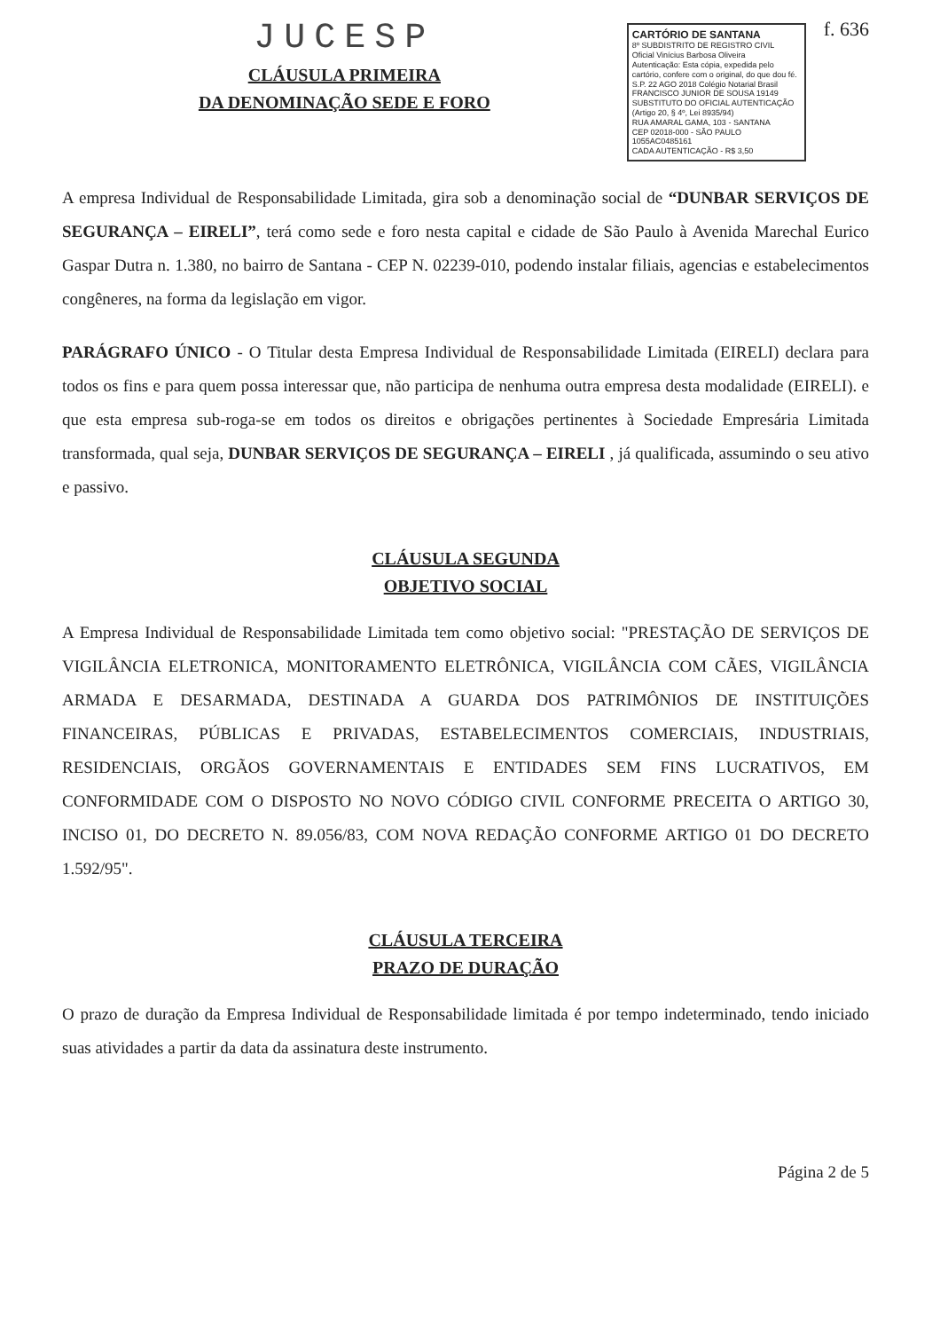JUCESP
CLÁUSULA PRIMEIRA
DA DENOMINAÇÃO SEDE E FORO
CARTÓRIO DE SANTANA
8º SUBDISTRITO DE REGISTRO CIVIL
Oficial Vinícius Barbosa Oliveira
Autenticação: Esta cópia, expedida pelo cartório, confere com o original, do que dou fé.
S.P. 22 AGO 2018 Colégio Notarial Brasil
FRANCISCO JUNIOR DE SOUSA 19149
SUBSTITUTO DO OFICIAL AUTENTICAÇÃO
(Artigo 20, § 4º, Lei 8935/94)
RUA AMARAL GAMA, 103 - SANTANA
CEP 02018-000 - SÃO PAULO 1055AC0485161
CADA AUTENTICAÇÃO - R$ 3,50
f. 636
A empresa Individual de Responsabilidade Limitada, gira sob a denominação social de “DUNBAR SERVIÇOS DE SEGURANÇA – EIRELI”, terá como sede e foro nesta capital e cidade de São Paulo à Avenida Marechal Eurico Gaspar Dutra n. 1.380, no bairro de Santana - CEP N. 02239-010, podendo instalar filiais, agencias e estabelecimentos congêneres, na forma da legislação em vigor.
PARÁGRAFO ÚNICO - O Titular desta Empresa Individual de Responsabilidade Limitada (EIRELI) declara para todos os fins e para quem possa interessar que, não participa de nenhuma outra empresa desta modalidade (EIRELI). e que esta empresa sub-roga-se em todos os direitos e obrigações pertinentes à Sociedade Empresária Limitada transformada, qual seja, DUNBAR SERVIÇOS DE SEGURANÇA – EIRELI , já qualificada, assumindo o seu ativo e passivo.
CLÁUSULA SEGUNDA
OBJETIVO SOCIAL
A Empresa Individual de Responsabilidade Limitada tem como objetivo social: "PRESTAÇÃO DE SERVIÇOS DE VIGILÂNCIA ELETRONICA, MONITORAMENTO ELETRÔNICA, VIGILÂNCIA COM CÃES, VIGILÂNCIA ARMADA E DESARMADA, DESTINADA A GUARDA DOS PATRIMÔNIOS DE INSTITUIÇÕES FINANCEIRAS, PÚBLICAS E PRIVADAS, ESTABELECIMENTOS COMERCIAIS, INDUSTRIAIS, RESIDENCIAIS, ORGÃOS GOVERNAMENTAIS E ENTIDADES SEM FINS LUCRATIVOS, EM CONFORMIDADE COM O DISPOSTO NO NOVO CÓDIGO CIVIL CONFORME PRECEITA O ARTIGO 30, INCISO 01, DO DECRETO N. 89.056/83, COM NOVA REDAÇÃO CONFORME ARTIGO 01 DO DECRETO 1.592/95".
CLÁUSULA TERCEIRA
PRAZO DE DURAÇÃO
O prazo de duração da Empresa Individual de Responsabilidade limitada é por tempo indeterminado, tendo iniciado suas atividades a partir da data da assinatura deste instrumento.
Página 2 de 5